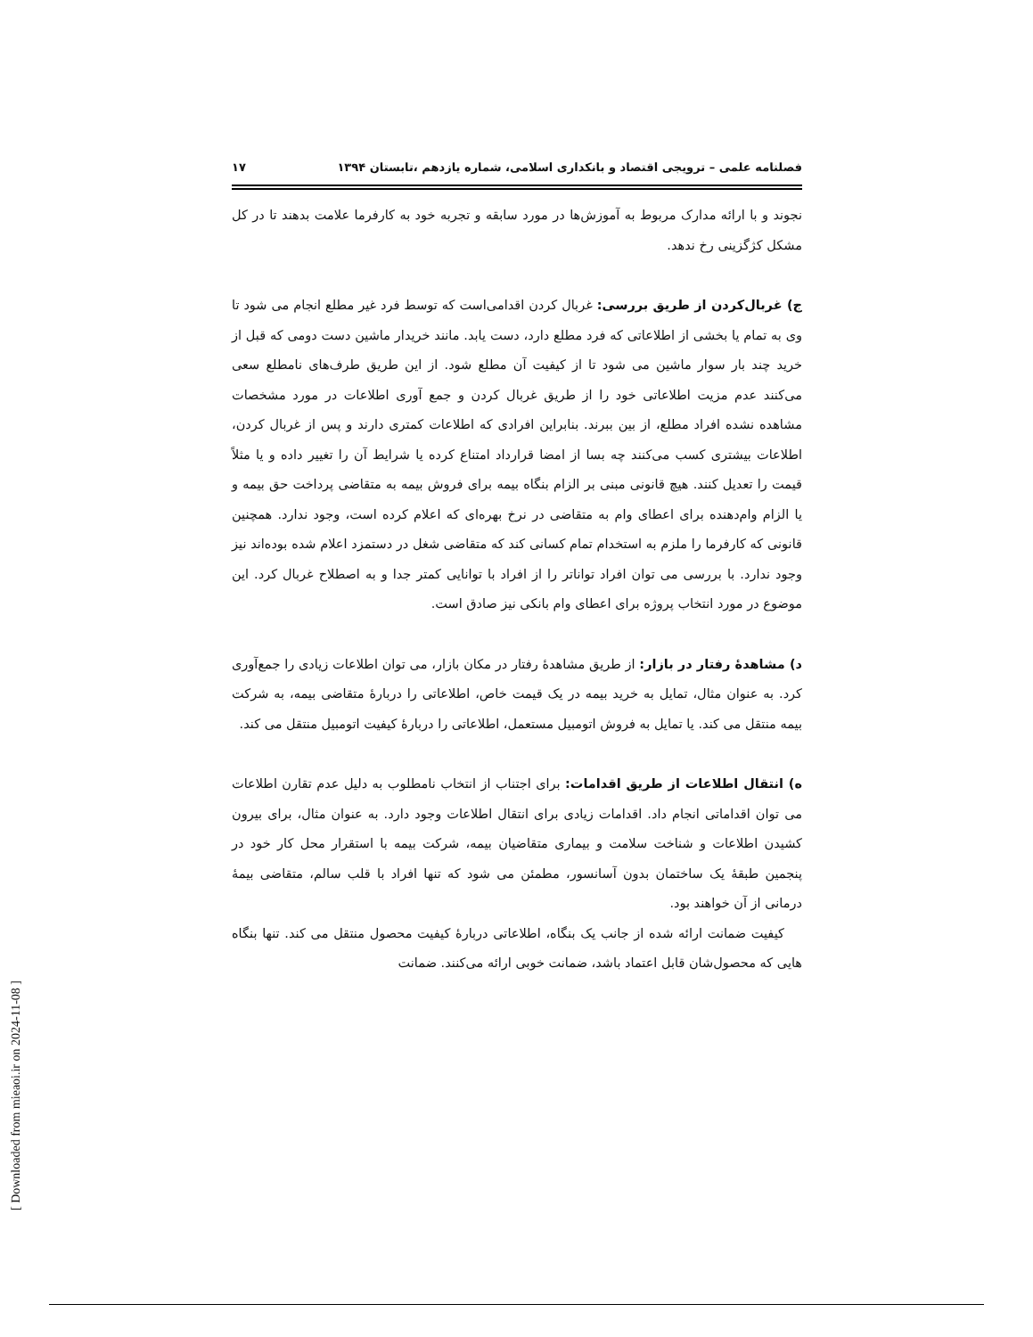فصلنامه علمی – ترویجی اقتصاد و بانکداری اسلامی، شماره یازدهم ،تابستان ۱۳۹۴ ۱۷
نجوند و با ارائه مدارک مربوط به آموزش‌ها در مورد سابقه و تجربه خود به کارفرما علامت بدهند تا در کل مشکل کژگزینی رخ ندهد.
ج) غربال‌کردن از طریق بررسی: غربال کردن اقدامی‌است که توسط فرد غیر مطلع انجام می شود تا وی به تمام یا بخشی از اطلاعاتی که فرد مطلع دارد، دست یابد. مانند خریدار ماشین دست دومی که قبل از خرید چند بار سوار ماشین می شود تا از کیفیت آن مطلع شود. از این طریق طرف‌های نامطلع سعی می‌کنند عدم مزیت اطلاعاتی خود را از طریق غربال کردن و جمع آوری اطلاعات در مورد مشخصات مشاهده نشده افراد مطلع، از بین ببرند. بنابراین افرادی که اطلاعات کمتری دارند و پس از غربال کردن، اطلاعات بیشتری کسب می‌کنند چه بسا از امضا قرارداد امتناع کرده یا شرایط آن را تغییر داده و یا مثلاً قیمت را تعدیل کنند. هیچ قانونی مبنی بر الزام بنگاه بیمه برای فروش بیمه به متقاضی پرداخت حق بیمه و یا الزام وام‌دهنده برای اعطای وام به متقاضی در نرخ بهره‌ای که اعلام کرده است، وجود ندارد. همچنین قانونی که کارفرما را ملزم به استخدام تمام کسانی کند که متقاضی شغل در دستمزد اعلام شده بوده‌اند نیز وجود ندارد. با بررسی می توان افراد تواناتر را از افراد با توانایی کمتر جدا و به اصطلاح غربال کرد. این موضوع در مورد انتخاب پروژه برای اعطای وام بانکی نیز صادق است.
د) مشاهدهٔ رفتار در بازار: از طریق مشاهدهٔ رفتار در مکان بازار، می توان اطلاعات زیادی را جمع‌آوری کرد. به عنوان مثال، تمایل به خرید بیمه در یک قیمت خاص، اطلاعاتی را دربارهٔ متقاضی بیمه، به شرکت بیمه منتقل می کند. یا تمایل به فروش اتومبیل مستعمل، اطلاعاتی را دربارهٔ کیفیت اتومبیل منتقل می کند.
ه) انتقال اطلاعات از طریق اقدامات: برای اجتناب از انتخاب نامطلوب به دلیل عدم تقارن اطلاعات می توان اقداماتی انجام داد. اقدامات زیادی برای انتقال اطلاعات وجود دارد. به عنوان مثال، برای بیرون کشیدن اطلاعات و شناخت سلامت و بیماری متقاضیان بیمه، شرکت بیمه با استقرار محل کار خود در پنجمین طبقهٔ یک ساختمان بدون آسانسور، مطمئن می شود که تنها افراد با قلب سالم، متقاضی بیمهٔ درمانی از آن خواهند بود.
کیفیت ضمانت ارائه شده از جانب یک بنگاه، اطلاعاتی دربارهٔ کیفیت محصول منتقل می کند. تنها بنگاه هایی که محصول‌شان قابل اعتماد باشد، ضمانت خوبی ارائه می‌کنند. ضمانت
[ Downloaded from mieaoi.ir on 2024-11-08 ]